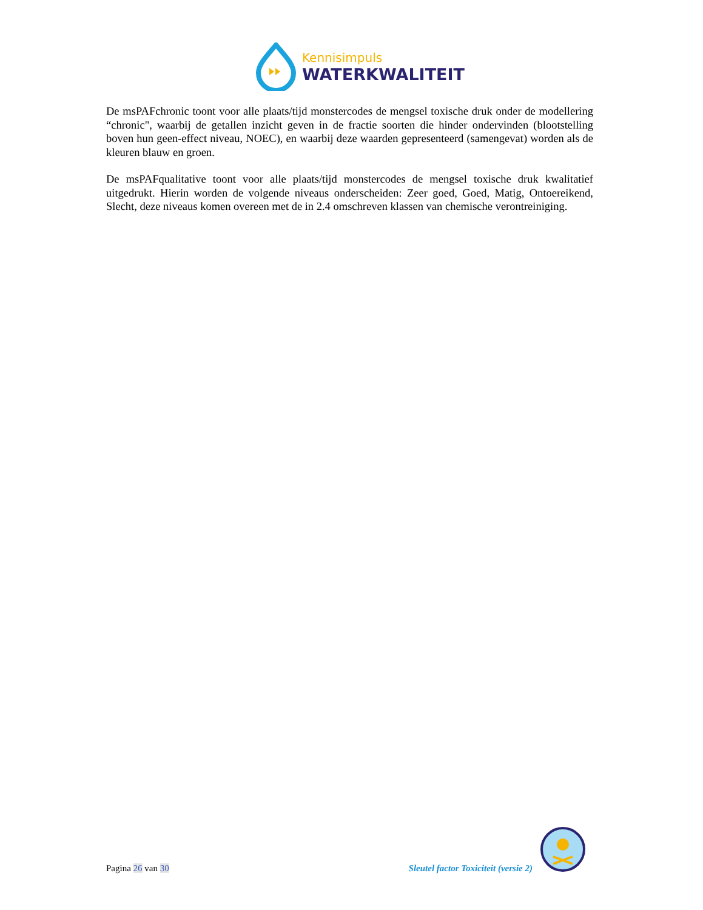Kennisimpuls
WATERKWALITEIT
De msPAFchronic toont voor alle plaats/tijd monstercodes de mengsel toxische druk onder de modellering “chronic", waarbij de getallen inzicht geven in de fractie soorten die hinder ondervinden (blootstelling boven hun geen-effect niveau, NOEC), en waarbij deze waarden gepresenteerd (samengevat) worden als de kleuren blauw en groen.
De msPAFqualitative toont voor alle plaats/tijd monstercodes de mengsel toxische druk kwalitatief uitgedrukt. Hierin worden de volgende niveaus onderscheiden: Zeer goed, Goed, Matig, Ontoereikend, Slecht, deze niveaus komen overeen met de in 2.4 omschreven klassen van chemische verontreiniging.
Pagina 26 van 30
Sleutel factor Toxiciteit (versie 2)